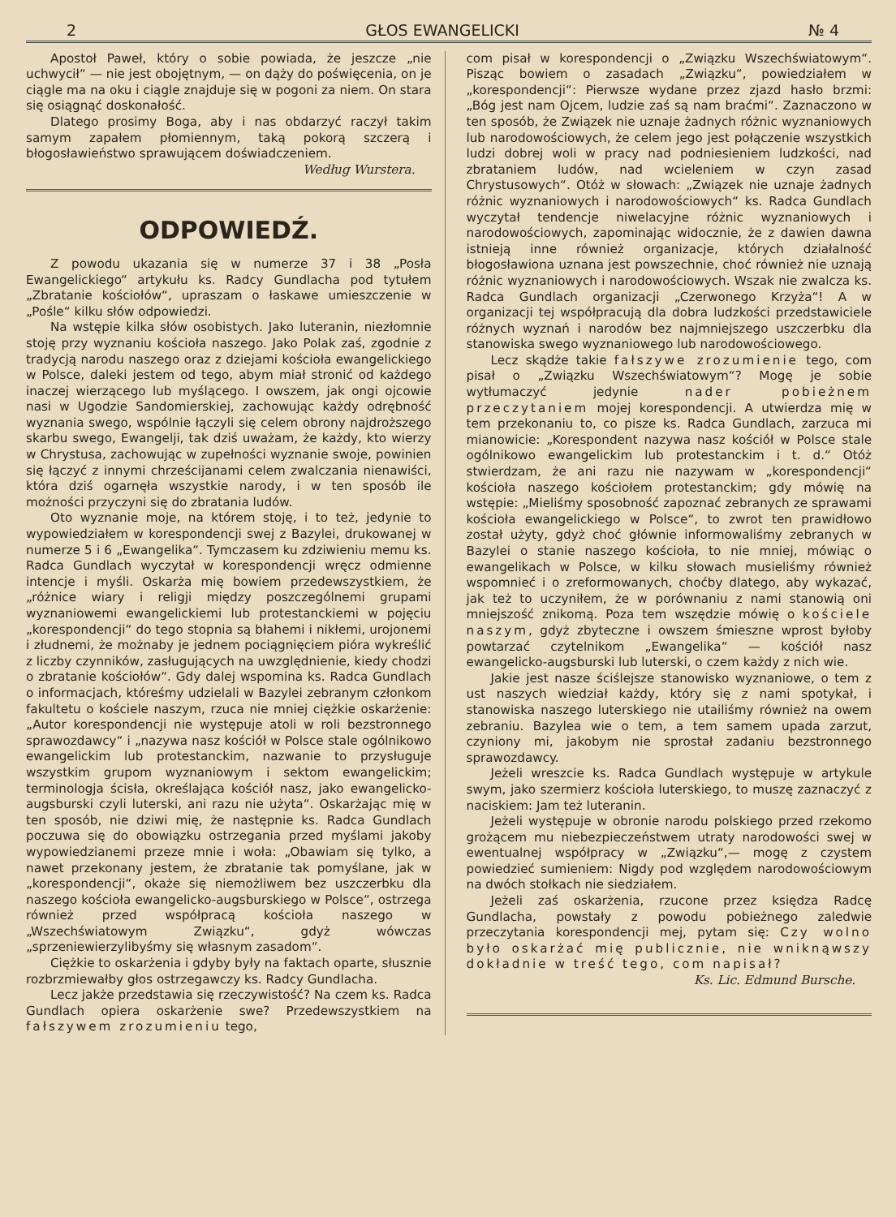2 GŁOS EWANGELICKI № 4
Apostoł Paweł, który o sobie powiada, że jeszcze „nie uchwycił“ — nie jest obojętnym, — on dąży do poświęcenia, on je ciągle ma na oku i ciągle znajduje się w pogoni za niem. On stara się osiągnąć doskonałość.
Dlatego prosimy Boga, aby i nas obdarzyć raczył takim samym zapałem płomiennym, taką pokorą szczerą i błogosławieństwo sprawującem doświadczeniem.
Według Wurstera.
ODPOWIEDŹ.
Z powodu ukazania się w numerze 37 i 38 „Posła Ewangelickiego“ artykułu ks. Radcy Gundlacha pod tytułem „Zbratanie kościołów“, upraszam o łaskawe umieszczenie w „Pośle“ kilku słów odpowiedzi.
Na wstępie kilka słów osobistych. Jako luteranin, niezłomnie stoję przy wyznaniu kościoła naszego. Jako Polak zaś, zgodnie z tradycją narodu naszego oraz z dziejami kościoła ewangelickiego w Polsce, daleki jestem od tego, abym miał stronić od każdego inaczej wierzącego lub myślącego. I owszem, jak ongi ojcowie nasi w Ugodzie Sandomierskiej, zachowując każdy odrębność wyznania swego, wspólnie łączyli się celem obrony najdroższego skarbu swego, Ewangelji, tak dziś uważam, że każdy, kto wierzy w Chrystusa, zachowując w zupełności wyznanie swoje, powinien się łączyć z innymi chrześcijanami celem zwalczania nienawiści, która dziś ogarnęła wszystkie narody, i w ten sposób ile możności przyczyni się do zbratania ludów.
Oto wyznanie moje, na którem stoję, i to też, jedynie to wypowiedziałem w korespondencji swej z Bazylei, drukowanej w numerze 5 i 6 „Ewangelika“. Tymczasem ku zdziwieniu memu ks. Radca Gundlach wyczytał w korespondencji wręcz odmienne intencje i myśli. Oskarża mię bowiem przedewszystkiem, że „różnice wiary i religji między poszczególnemi grupami wyznaniowemi ewangelickiemi lub protestanckiemi w pojęciu „korespondencji“ do tego stopnia są błahemi i nikłemi, urojonemi i złudnemi, że możnaby je jednem pociągnięciem pióra wykreślić z liczby czynników, zasługujących na uwzględnienie, kiedy chodzi o zbratanie kościołów“. Gdy dalej wspomina ks. Radca Gundlach o informacjach, któreśmy udzielali w Bazylei zebranym członkom fakultetu o kościele naszym, rzuca nie mniej ciężkie oskarżenie: „Autor korespondencji nie występuje atoli w roli bezstronnego sprawozdawcy“ i „nazywa nasz kościół w Polsce stale ogólnikowo ewangelickim lub protestanckim, nazwanie to przysługuje wszystkim grupom wyznaniowym i sektom ewangelickim; terminologja ścisła, określająca kościół nasz, jako ewangelicko-augsburski czyli luterski, ani razu nie użyta“. Oskarżając mię w ten sposób, nie dziwi mię, że następnie ks. Radca Gundlach poczuwa się do obowiązku ostrzegania przed myślami jakoby wypowiedzianemi przeze mnie i woła: „Obawiam się tylko, a nawet przekonany jestem, że zbratanie tak pomyślane, jak w „korespondencji“, okaże się niemożliwem bez uszczerbku dla naszego kościoła ewangelicko-augsburskiego w Polsce“, ostrzega również przed współpracą kościoła naszego w „Wszechświatowym Związku“, gdyż wówczas „sprzeniewierzylibyśmy się własnym zasadom“.
Ciężkie to oskarżenia i gdyby były na faktach oparte, słusznie rozbrzmiewałby głos ostrzegawczy ks. Radcy Gundlacha.
Lecz jakże przedstawia się rzeczywistość? Na czem ks. Radca Gundlach opiera oskarżenie swe? Przedewszystkiem na fałszywem zrozumieniu tego,
com pisał w korespondencji o „Związku Wszechświatowym“. Pisząc bowiem o zasadach „Związku“, powiedziałem w „korespondencji“: Pierwsze wydane przez zjazd hasło brzmi: „Bóg jest nam Ojcem, ludzie zaś są nam braćmi“. Zaznaczono w ten sposób, że Związek nie uznaje żadnych różnic wyznaniowych lub narodowościowych, że celem jego jest połączenie wszystkich ludzi dobrej woli w pracy nad podniesieniem ludzkości, nad zbrataniem ludów, nad wcieleniem w czyn zasad Chrystusowych“. Otóż w słowach: „Związek nie uznaje żadnych różnic wyznaniowych i narodowościowych“ ks. Radca Gundlach wyczytał tendencje niwelacyjne różnic wyznaniowych i narodowościowych, zapominając widocznie, że z dawien dawna istnieją inne również organizacje, których działalność błogosławiona uznana jest powszechnie, choć również nie uznają różnic wyznaniowych i narodowościowych. Wszak nie zwalcza ks. Radca Gundlach organizacji „Czerwonego Krzyża“! A w organizacji tej współpracują dla dobra ludzkości przedstawiciele różnych wyznań i narodów bez najmniejszego uszczerbku dla stanowiska swego wyznaniowego lub narodowościowego.
Lecz skądże takie fałszywe zrozumienie tego, com pisał o „Związku Wszechświatowym“? Mogę je sobie wytłumaczyć jedynie nader pobieżnem przeczytaniem mojej korespondencji. A utwierdza mię w tem przekonaniu to, co pisze ks. Radca Gundlach, zarzuca mi mianowicie: „Korespondent nazywa nasz kościół w Polsce stale ogólnikowo ewangelickim lub protestanckim i t. d.“ Otóż stwierdzam, że ani razu nie nazywam w „korespondencji“ kościoła naszego kościołem protestanckim; gdy mówię na wstępie: „Mieliśmy sposobność zapoznać zebranych ze sprawami kościoła ewangelickiego w Polsce“, to zwrot ten prawidłowo został użyty, gdyż choć głównie informowaliśmy zebranych w Bazylei o stanie naszego kościoła, to nie mniej, mówiąc o ewangelikach w Polsce, w kilku słowach musieliśmy również wspomnieć i o zreformowanych, choćby dlatego, aby wykazać, jak też to uczyniłem, że w porównaniu z nami stanowią oni mniejszość znikomą. Poza tem wszędzie mówię o kościele naszym, gdyż zbyteczne i owszem śmieszne wprost byłoby powtarzać czytelnikom „Ewangelika“ — kościół nasz ewangelicko-augsburski lub luterski, o czem każdy z nich wie.
Jakie jest nasze ściślejsze stanowisko wyznaniowe, o tem z ust naszych wiedział każdy, który się z nami spotykał, i stanowiska naszego luterskiego nie utailiśmy również na owem zebraniu. Bazylea wie o tem, a tem samem upada zarzut, czyniony mi, jakobym nie sprostał zadaniu bezstronnego sprawozdawcy.
Jeżeli wreszcie ks. Radca Gundlach występuje w artykule swym, jako szermierz kościoła luterskiego, to muszę zaznaczyć z naciskiem: Jam też luteranin.
Jeżeli występuje w obronie narodu polskiego przed rzekomo grożącem mu niebezpieczeństwem utraty narodowości swej w ewentualnej współpracy w „Związku“,— mogę z czystem powiedzieć sumieniem: Nigdy pod względem narodowościowym na dwóch stołkach nie siedziałem.
Jeżeli zaś oskarżenia, rzucone przez księdza Radcę Gundlacha, powstały z powodu pobieżnego zaledwie przeczytania korespondencji mej, pytam się: Czy wolno było oskarżać mię publicznie, nie wniknąwszy dokładnie w treść tego, com napisał?
Ks. Lic. Edmund Bursche.